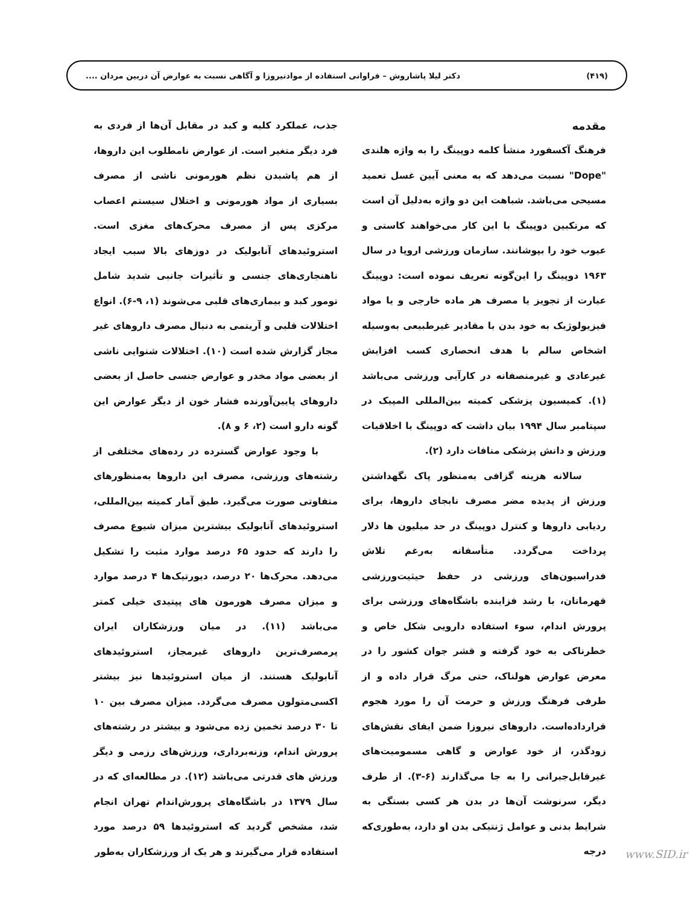(۴۱۹) دکتر لیلا پاشاروش – فراوانی استفاده از موادنیروزا و آگاهی نسبت به عوارض آن دربین مردان ....
مقدمه
فرهنگ آکسفورد منشأ کلمه دوپینگ را به واژه هلندی "Dope" نسبت می‌دهد که به معنی آیین غسل تعمید مسیحی می‌باشد. شباهت این دو واژه به‌دلیل آن است که مرتکبین دوپینگ با این کار می‌خواهند کاستی و عیوب خود را بپوشانند. سازمان ورزشی اروپا در سال ۱۹۶۳ دوپینگ را این‌گونه تعریف نموده است: دوپینگ عبارت از تجویز یا مصرف هر ماده خارجی و یا مواد فیزیولوژیک به خود بدن با مقادیر غیرطبیعی به‌وسیله اشخاص سالم با هدف انحصاری کسب افزایش غیرعادی و غیرمنصفانه در کارآیی ورزشی می‌باشد (۱). کمیسیون پزشکی کمیته بین‌المللی المپیک در سپتامبر سال ۱۹۹۴ بیان داشت که دوپینگ با اخلاقیات ورزش و دانش پزشکی منافات دارد (۲).
سالانه هزینه گزافی به‌منظور پاک نگهداشتن ورزش از پدیده مضر مصرف نابجای داروها، برای ردیابی داروها و کنترل دوپینگ در حد میلیون ها دلار پرداخت می‌گردد. متأسفانه به‌رغم تلاش فدراسیون‌های ورزشی در حفظ حیثیت‌ورزشی قهرمانان، با رشد فزاینده باشگاه‌های ورزشی برای پرورش اندام، سوء استفاده دارویی شکل خاص و خطرناکی به خود گرفته و قشر جوان کشور را در معرض عوارض هولناک، حتی مرگ قرار داده و از طرفی فرهنگ ورزش و حرمت آن را مورد هجوم قرارداده‌است. داروهای نیروزا ضمن ایفای نقش‌های زودگذر، از خود عوارض و گاهی مسمومیت‌های غیرقابل‌جبرانی را به جا می‌گذارند (۶-۳). از طرف دیگر، سرنوشت آن‌ها در بدن هر کسی بستگی به شرایط بدنی و عوامل ژنتیکی بدن او دارد، به‌طوری‌که درجه
جذب، عملکرد کلیه و کبد در مقابل آن‌ها از فردی به فرد دیگر متغیر است. از عوارض نامطلوب این داروها، از هم پاشیدن نظم هورمونی ناشی از مصرف بسیاری از مواد هورمونی و اختلال سیستم اعصاب مرکزی پس از مصرف محرک‌های مغزی است. استروئیدهای آنابولیک در دوزهای بالا سبب ایجاد ناهنجاری‌های جنسی و تأثیرات جانبی شدید شامل تومور کبد و بیماری‌های قلبی می‌شوند (۱، ۹-۶). انواع اختلالات قلبی و آریتمی به دنبال مصرف داروهای غیر مجاز گزارش شده است (۱۰). اختلالات شنوایی ناشی از بعضی مواد مخدر و عوارض جنسی حاصل از بعضی داروهای پایین‌آورنده فشار خون از دیگر عوارض این گونه دارو است (۲، ۶ و ۸).
با وجود عوارض گسترده در رده‌های مختلفی از رشته‌های ورزشی، مصرف این داروها به‌منظورهای متفاوتی صورت می‌گیرد. طبق آمار کمیته بین‌المللی، استروئیدهای آنابولیک بیشترین میزان شیوع مصرف را دارند که حدود ۶۵ درصد موارد مثبت را تشکیل می‌دهد. محرک‌ها ۲۰ درصد، دیورتیک‌ها ۴ درصد موارد و میزان مصرف هورمون های پپتیدی خیلی کمتر می‌باشد (۱۱). در میان ورزشکاران ایران پرمصرف‌ترین داروهای غیرمجاز، استروئیدهای آنابولیک هستند. از میان استروئیدها نیز بیشتر اکسی‌متولون مصرف می‌گردد. میزان مصرف بین ۱۰ تا ۳۰ درصد تخمین زده می‌شود و بیشتر در رشته‌های پرورش اندام، وزنه‌برداری، ورزش‌های رزمی و دیگر ورزش های قدرتی می‌باشد (۱۲). در مطالعه‌ای که در سال ۱۳۷۹ در باشگاه‌های پرورش‌اندام تهران انجام شد، مشخص گردید که استروئیدها ۵۹ درصد مورد استفاده قرار می‌گیرند و هر یک از ورزشکاران به‌طور
www.SID.ir